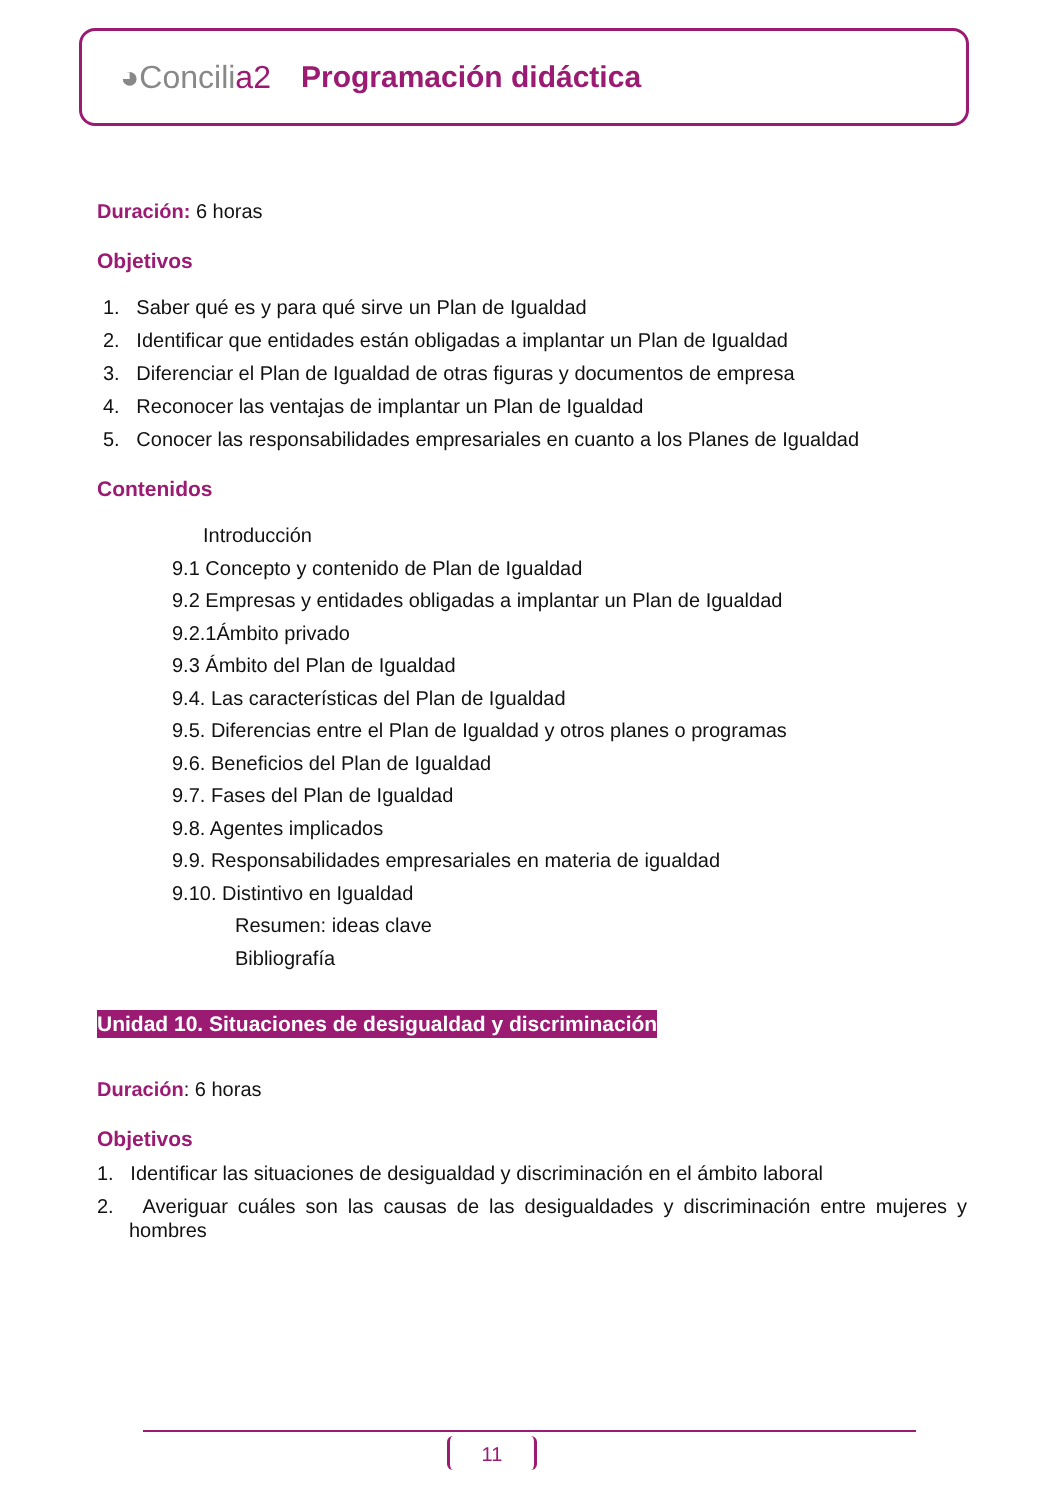◕Concilia2 Programación didáctica
Duración: 6 horas
Objetivos
1. Saber qué es y para qué sirve un Plan de Igualdad
2. Identificar que entidades están obligadas a implantar un Plan de Igualdad
3. Diferenciar el Plan de Igualdad de otras figuras y documentos de empresa
4. Reconocer las ventajas de implantar un Plan de Igualdad
5. Conocer las responsabilidades empresariales en cuanto a los Planes de Igualdad
Contenidos
Introducción
9.1 Concepto y contenido de Plan de Igualdad
9.2 Empresas y entidades obligadas a implantar un Plan de Igualdad
9.2.1Ámbito privado
9.3 Ámbito del Plan de Igualdad
9.4. Las características del Plan de Igualdad
9.5. Diferencias entre el Plan de Igualdad y otros planes o programas
9.6. Beneficios del Plan de Igualdad
9.7. Fases del Plan de Igualdad
9.8. Agentes implicados
9.9. Responsabilidades empresariales en materia de igualdad
9.10. Distintivo en Igualdad
Resumen: ideas clave
Bibliografía
Unidad 10. Situaciones de desigualdad y discriminación
Duración: 6 horas
Objetivos
1. Identificar las situaciones de desigualdad y discriminación en el ámbito laboral
2. Averiguar cuáles son las causas de las desigualdades y discriminación entre mujeres y hombres
11